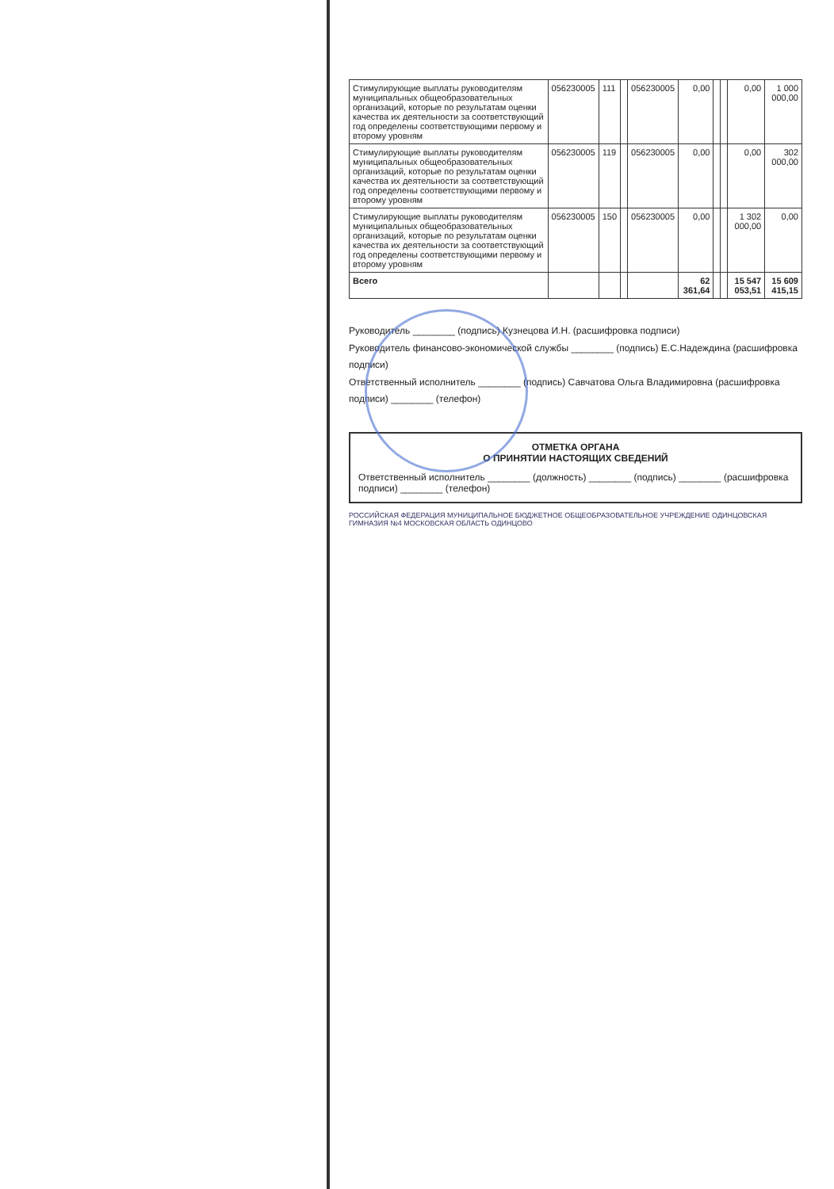| Стимулирующие выплаты руководителям муниципальных общеобразовательных организаций, которые по результатам оценки качества их деятельности за соответствующий год определены соответствующими первому и второму уровням | 056230005 | 111 | | 056230005 | 0,00 | | | 0,00 | 1 000 000,00 |
| Стимулирующие выплаты руководителям муниципальных общеобразовательных организаций, которые по результатам оценки качества их деятельности за соответствующий год определены соответствующими первому и второму уровням | 056230005 | 119 | | 056230005 | 0,00 | | | 0,00 | 302 000,00 |
| Стимулирующие выплаты руководителям муниципальных общеобразовательных организаций, которые по результатам оценки качества их деятельности за соответствующий год определены соответствующими первому и второму уровням | 056230005 | 150 | | 056230005 | 0,00 | | | 1 302 000,00 | 0,00 |
| Всего | | | | | 62 361,64 | | | 15 547 053,51 | 15 609 415,15 |
Руководитель ________ (подпись) Кузнецова И.Н. (расшифровка подписи)
Руководитель финансово-экономической службы ________ (подпись) Е.С.Надеждина (расшифровка подписи)
Ответственный исполнитель ________ (подпись) Савчатова Ольга Владимировна (расшифровка подписи) ________ (телефон)
ОТМЕТКА ОРГАНА
О ПРИНЯТИИ НАСТОЯЩИХ СВЕДЕНИЙ
Ответственный исполнитель ________ (должность) ________ (подпись) ________ (расшифровка подписи) ________ (телефон)
РОССИЙСКАЯ ФЕДЕРАЦИЯ МУНИЦИПАЛЬНОЕ БЮДЖЕТНОЕ ОБЩЕОБРАЗОВАТЕЛЬНОЕ УЧРЕЖДЕНИЕ ОДИНЦОВСКАЯ ГИМНАЗИЯ №4 МОСКОВСКАЯ ОБЛАСТЬ ОДИНЦОВО